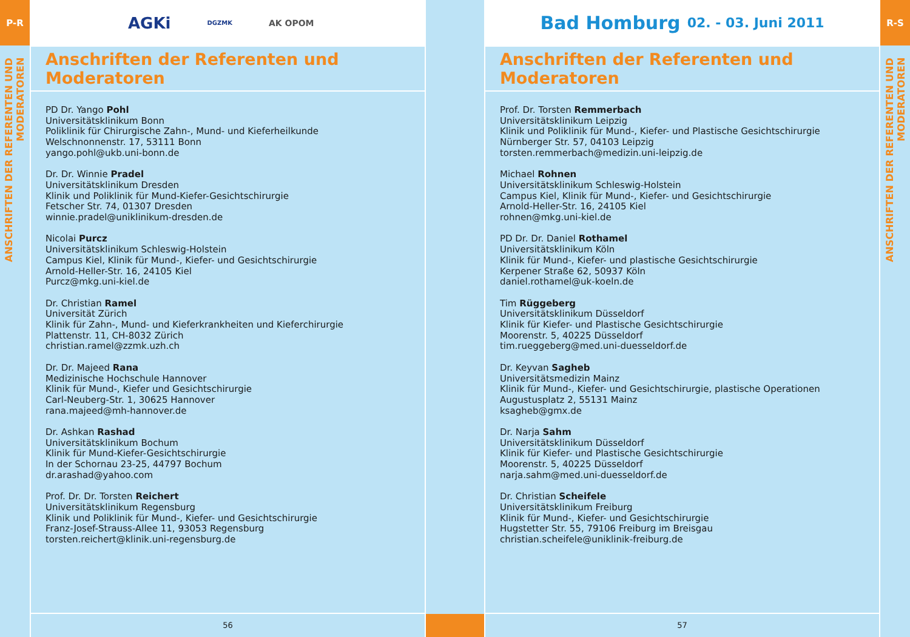P-R
ANSCHRIFTEN DER REFERENTEN UND MODERATOREN
AGKi DGZMK AK OPOM
Anschriften der Referenten und Moderatoren
PD Dr. Yango Pohl
Universitätsklinikum Bonn
Poliklinik für Chirurgische Zahn-, Mund- und Kieferheilkunde
Welschnonnenstr. 17, 53111 Bonn
yango.pohl@ukb.uni-bonn.de
Dr. Dr. Winnie Pradel
Universitätsklinikum Dresden
Klinik und Poliklinik für Mund-Kiefer-Gesichtschirurgie
Fetscher Str. 74, 01307 Dresden
winnie.pradel@uniklinikum-dresden.de
Nicolai Purcz
Universitätsklinikum Schleswig-Holstein
Campus Kiel, Klinik für Mund-, Kiefer- und Gesichtschirurgie
Arnold-Heller-Str. 16, 24105 Kiel
Purcz@mkg.uni-kiel.de
Dr. Christian Ramel
Universität Zürich
Klinik für Zahn-, Mund- und Kieferkrankheiten und Kieferchirurgie
Plattenstr. 11, CH-8032 Zürich
christian.ramel@zzmk.uzh.ch
Dr. Dr. Majeed Rana
Medizinische Hochschule Hannover
Klinik für Mund-, Kiefer und Gesichtschirurgie
Carl-Neuberg-Str. 1, 30625 Hannover
rana.majeed@mh-hannover.de
Dr. Ashkan Rashad
Universitätsklinikum Bochum
Klinik für Mund-Kiefer-Gesichtschirurgie
In der Schornau 23-25, 44797 Bochum
dr.arashad@yahoo.com
Prof. Dr. Dr. Torsten Reichert
Universitätsklinikum Regensburg
Klinik und Poliklinik für Mund-, Kiefer- und Gesichtschirurgie
Franz-Josef-Strauss-Allee 11, 93053 Regensburg
torsten.reichert@klinik.uni-regensburg.de
56
Bad Homburg 02. - 03. Juni 2011
Anschriften der Referenten und Moderatoren
Prof. Dr. Torsten Remmerbach
Universitätsklinikum Leipzig
Klinik und Poliklinik für Mund-, Kiefer- und Plastische Gesichtschirurgie
Nürnberger Str. 57, 04103 Leipzig
torsten.remmerbach@medizin.uni-leipzig.de
Michael Rohnen
Universitätsklinikum Schleswig-Holstein
Campus Kiel, Klinik für Mund-, Kiefer- und Gesichtschirurgie
Arnold-Heller-Str. 16, 24105 Kiel
rohnen@mkg.uni-kiel.de
PD Dr. Dr. Daniel Rothamel
Universitätsklinikum Köln
Klinik für Mund-, Kiefer- und plastische Gesichtschirurgie
Kerpener Straße 62, 50937 Köln
daniel.rothamel@uk-koeln.de
Tim Rüggeberg
Universitätsklinikum Düsseldorf
Klinik für Kiefer- und Plastische Gesichtschirurgie
Moorenstr. 5, 40225 Düsseldorf
tim.rueggeberg@med.uni-duesseldorf.de
Dr. Keyvan Sagheb
Universitätsmedizin Mainz
Klinik für Mund-, Kiefer- und Gesichtschirurgie, plastische Operationen
Augustusplatz 2, 55131 Mainz
ksagheb@gmx.de
Dr. Narja Sahm
Universitätsklinikum Düsseldorf
Klinik für Kiefer- und Plastische Gesichtschirurgie
Moorenstr. 5, 40225 Düsseldorf
narja.sahm@med.uni-duesseldorf.de
Dr. Christian Scheifele
Universitätsklinikum Freiburg
Klinik für Mund-, Kiefer- und Gesichtschirurgie
Hugstetter Str. 55, 79106 Freiburg im Breisgau
christian.scheifele@uniklinik-freiburg.de
57
R-S
ANSCHRIFTEN DER REFERENTEN UND MODERATOREN